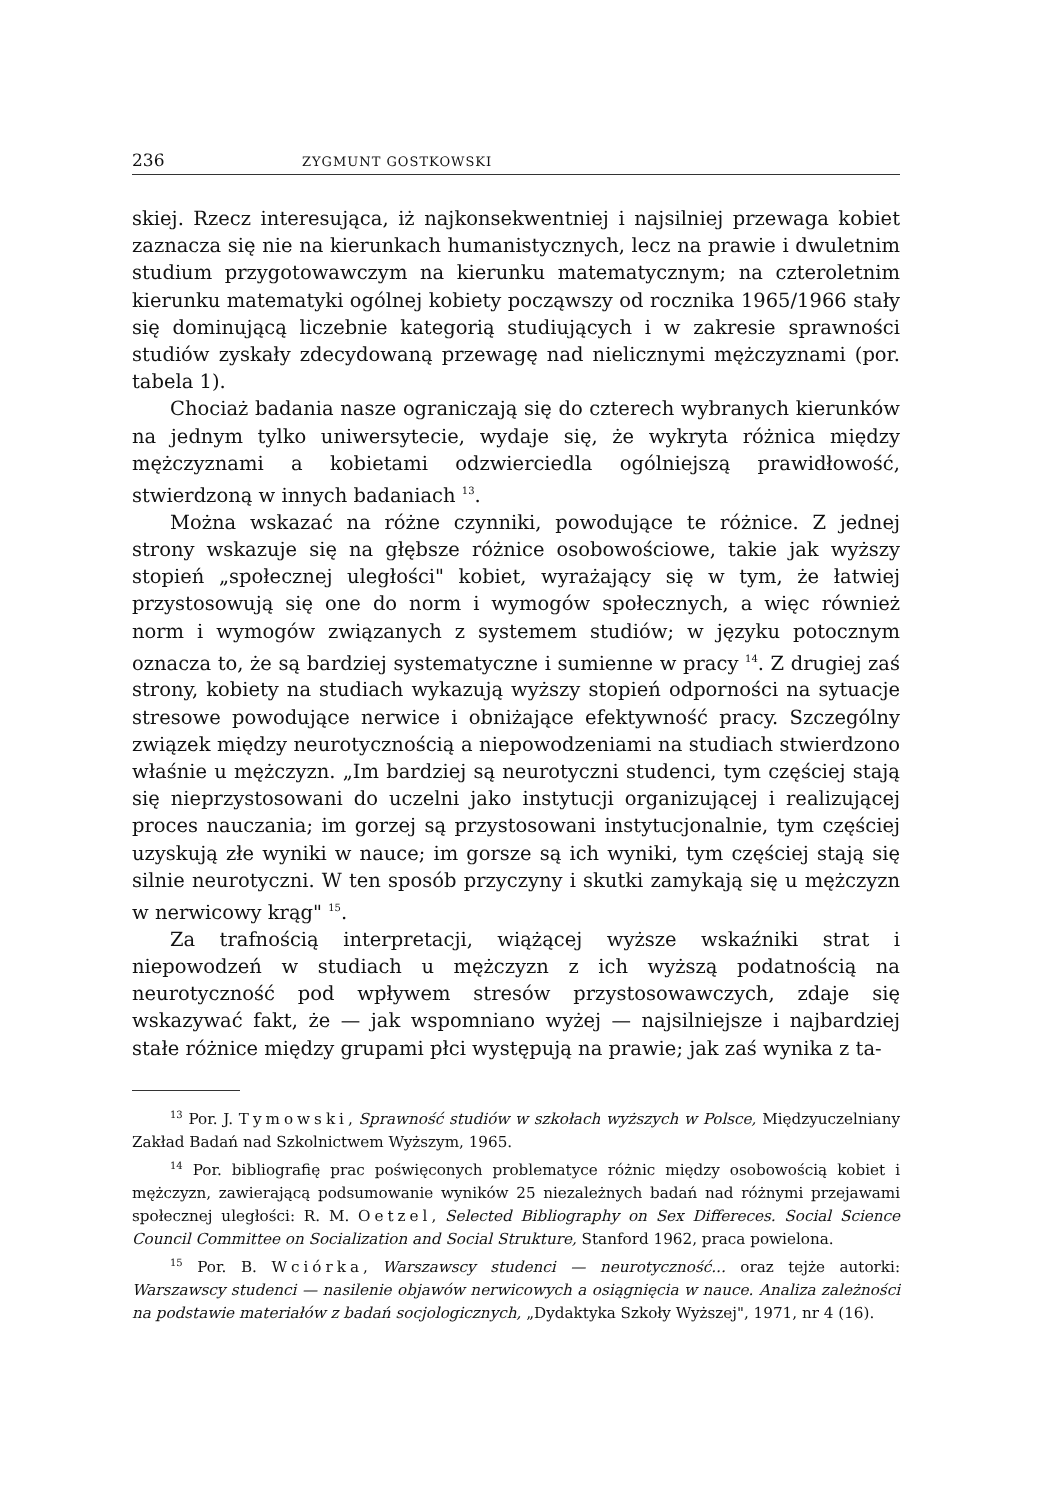236 ZYGMUNT GOSTKOWSKI
skiej. Rzecz interesująca, iż najkonsekwentniej i najsilniej przewaga kobiet zaznacza się nie na kierunkach humanistycznych, lecz na prawie i dwuletnim studium przygotowawczym na kierunku matematycznym; na czteroletnim kierunku matematyki ogólnej kobiety począwszy od rocznika 1965/1966 stały się dominującą liczebnie kategorią studiujących i w zakresie sprawności studiów zyskały zdecydowaną przewagę nad nielicznymi mężczyznami (por. tabela 1).
Chociaż badania nasze ograniczają się do czterech wybranych kierunków na jednym tylko uniwersytecie, wydaje się, że wykryta różnica między mężczyznami a kobietami odzwierciedla ogólniejszą prawidłowość, stwierdzoną w innych badaniach <sup>13</sup>.
Można wskazać na różne czynniki, powodujące te różnice. Z jednej strony wskazuje się na głębsze różnice osobowościowe, takie jak wyższy stopień „społecznej uległości" kobiet, wyrażający się w tym, że łatwiej przystosowują się one do norm i wymogów społecznych, a więc również norm i wymogów związanych z systemem studiów; w języku potocznym oznacza to, że są bardziej systematyczne i sumienne w pracy <sup>14</sup>. Z drugiej zaś strony, kobiety na studiach wykazują wyższy stopień odporności na sytuacje stresowe powodujące nerwice i obniżające efektywność pracy. Szczególny związek między neurotycznością a niepowodzeniami na studiach stwierdzono właśnie u mężczyzn. „Im bardziej są neurotyczni studenci, tym częściej stają się nieprzystosowani do uczelni jako instytucji organizującej i realizującej proces nauczania; im gorzej są przystosowani instytucjonalnie, tym częściej uzyskują złe wyniki w nauce; im gorsze są ich wyniki, tym częściej stają się silnie neurotyczni. W ten sposób przyczyny i skutki zamykają się u mężczyzn w nerwicowy krąg" <sup>15</sup>.
Za trafnością interpretacji, wiążącej wyższe wskaźniki strat i niepowodzeń w studiach u mężczyzn z ich wyższą podatnością na neurotyczność pod wpływem stresów przystosowawczych, zdaje się wskazywać fakt, że — jak wspomniano wyżej — najsilniejsze i najbardziej stałe różnice między grupami płci występują na prawie; jak zaś wynika z ta-
<sup>13</sup> Por. J. Tymowski, Sprawność studiów w szkołach wyższych w Polsce, Międzyuczelniany Zakład Badań nad Szkolnictwem Wyższym, 1965.
<sup>14</sup> Por. bibliografię prac poświęconych problematyce różnic między osobowością kobiet i mężczyzn, zawierającą podsumowanie wyników 25 niezależnych badań nad różnymi przejawami społecznej uległości: R. M. Oetzel, Selected Bibliography on Sex Differeces. Social Science Council Committee on Socialization and Social Strukture, Stanford 1962, praca powielona.
<sup>15</sup> Por. B. Wciórka, Warszawscy studenci — neurotyczność... oraz tejże autorki: Warszawscy studenci — nasilenie objawów nerwicowych a osiągnięcia w nauce. Analiza zależności na podstawie materiałów z badań socjologicznych, „Dydaktyka Szkoły Wyższej", 1971, nr 4 (16).